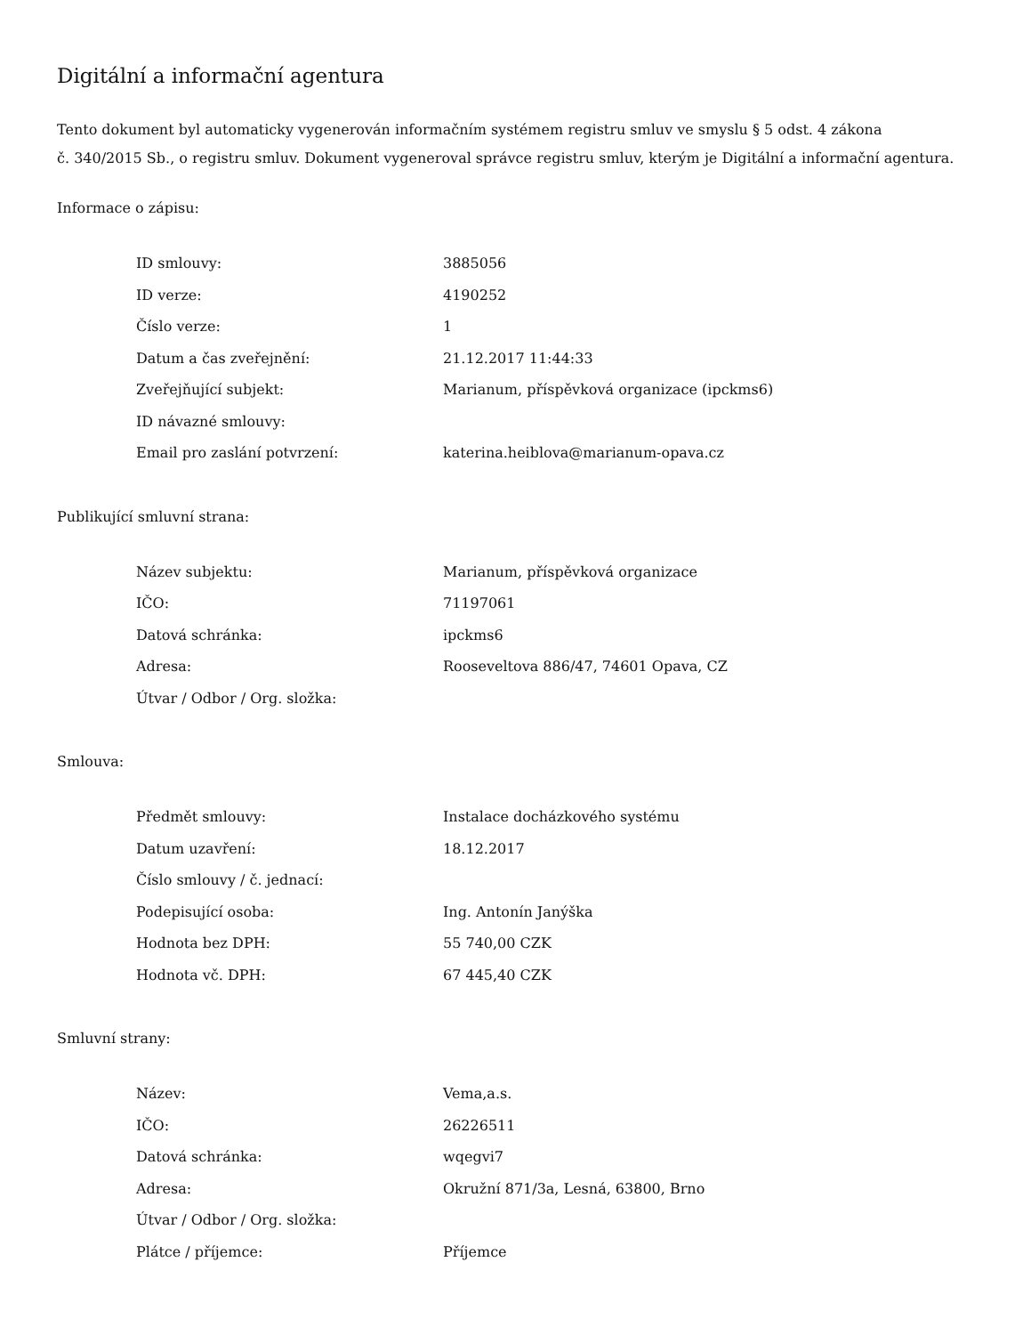Digitální a informační agentura
Tento dokument byl automaticky vygenerován informačním systémem registru smluv ve smyslu § 5 odst. 4 zákona
č. 340/2015 Sb., o registru smluv. Dokument vygeneroval správce registru smluv, kterým je Digitální a informační agentura.
Informace o zápisu:
| ID smlouvy: | 3885056 |
| ID verze: | 4190252 |
| Číslo verze: | 1 |
| Datum a čas zveřejnění: | 21.12.2017 11:44:33 |
| Zveřejňující subjekt: | Marianum, příspěvková organizace (ipckms6) |
| ID návazné smlouvy: | |
| Email pro zaslání potvrzení: | katerina.heiblova@marianum-opava.cz |
Publikující smluvní strana:
| Název subjektu: | Marianum, příspěvková organizace |
| IČO: | 71197061 |
| Datová schránka: | ipckms6 |
| Adresa: | Rooseveltova 886/47, 74601 Opava, CZ |
| Útvar / Odbor / Org. složka: | |
Smlouva:
| Předmět smlouvy: | Instalace docházkového systému |
| Datum uzavření: | 18.12.2017 |
| Číslo smlouvy / č. jednací: | |
| Podepisující osoba: | Ing. Antonín Janýška |
| Hodnota bez DPH: | 55 740,00 CZK |
| Hodnota vč. DPH: | 67 445,40 CZK |
Smluvní strany:
| Název: | Vema,a.s. |
| IČO: | 26226511 |
| Datová schránka: | wqegvi7 |
| Adresa: | Okružní 871/3a, Lesná, 63800, Brno |
| Útvar / Odbor / Org. složka: | |
| Plátce / příjemce: | Příjemce |